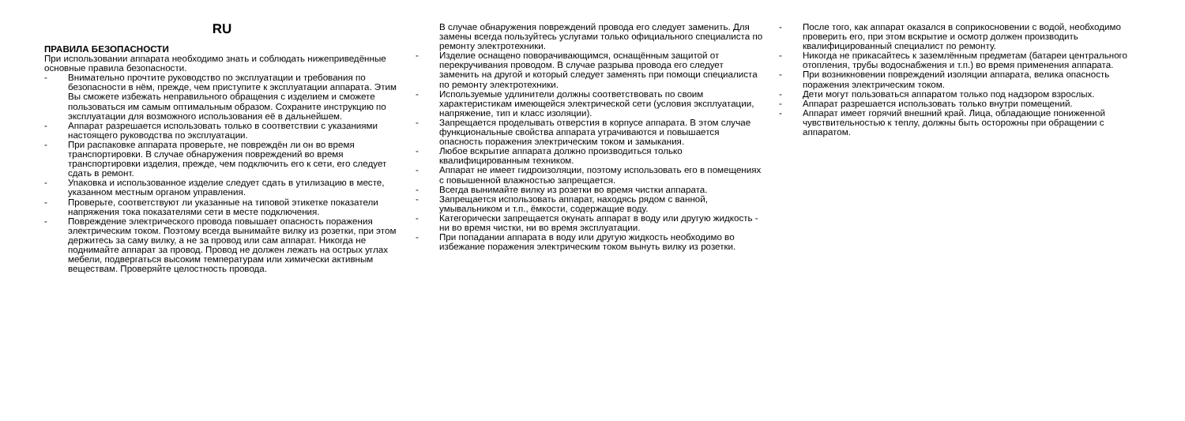RU
ПРАВИЛА БЕЗОПАСНОСТИ
При использовании аппарата необходимо знать и соблюдать нижеприведённые основные правила безопасности.
- Внимательно прочтите руководство по эксплуатации и требования по безопасности в нём, прежде, чем приступите к эксплуатации аппарата. Этим Вы сможете избежать неправильного обращения с изделием и сможете пользоваться им самым оптимальным образом. Сохраните инструкцию по эксплуатации для возможного использования её в дальнейшем.
- Аппарат разрешается использовать только в соответствии с указаниями настоящего руководства по эксплуатации.
- При распаковке аппарата проверьте, не повреждён ли он во время транспортировки. В случае обнаружения повреждений во время транспортировки изделия, прежде, чем подключить его к сети, его следует сдать в ремонт.
- Упаковка и использованное изделие следует сдать в утилизацию в месте, указанном местным органом управления.
- Проверьте, соответствуют ли указанные на типовой этикетке показатели напряжения тока показателями сети в месте подключения.
- Повреждение электрического провода повышает опасность поражения электрическим током. Поэтому всегда вынимайте вилку из розетки, при этом держитесь за саму вилку, а не за провод или сам аппарат. Никогда не поднимайте аппарат за провод. Провод не должен лежать на острых углах мебели, подвергаться высоким температурам или химически активным веществам. Проверяйте целостность провода.
В случае обнаружения повреждений провода его следует заменить. Для замены всегда пользуйтесь услугами только официального специалиста по ремонту электротехники.
- Изделие оснащено поворачивающимся, оснащённым защитой от перекручивания проводом. В случае разрыва провода его следует заменить на другой и который следует заменять при помощи специалиста по ремонту электротехники.
- Используемые удлинители должны соответствовать по своим характеристикам имеющейся электрической сети (условия эксплуатации, напряжение, тип и класс изоляции).
- Запрещается проделывать отверстия в корпусе аппарата. В этом случае функциональные свойства аппарата утрачиваются и повышается опасность поражения электрическим током и замыкания.
- Любое вскрытие аппарата должно производиться только квалифицированным техником.
- Аппарат не имеет гидроизоляции, поэтому использовать его в помещениях с повышенной влажностью запрещается.
- Всегда вынимайте вилку из розетки во время чистки аппарата.
- Запрещается использовать аппарат, находясь рядом с ванной, умывальником и т.п., ёмкости, содержащие воду.
- Категорически запрещается окунать аппарат в воду или другую жидкость - ни во время чистки, ни во время эксплуатации.
- При попадании аппарата в воду или другую жидкость необходимо во избежание поражения электрическим током вынуть вилку из розетки.
- После того, как аппарат оказался в соприкосновении с водой, необходимо проверить его, при этом вскрытие и осмотр должен производить квалифицированный специалист по ремонту.
- Никогда не прикасайтесь к заземлённым предметам (батареи центрального отопления, трубы водоснабжения и т.п.) во время применения аппарата.
- При возникновении повреждений изоляции аппарата, велика опасность поражения электрическим током.
- Дети могут пользоваться аппаратом только под надзором взрослых.
- Аппарат разрешается использовать только внутри помещений.
- Аппарат имеет горячий внешний край. Лица, обладающие пониженной чувствительностью к теплу, должны быть осторожны при обращении с аппаратом.